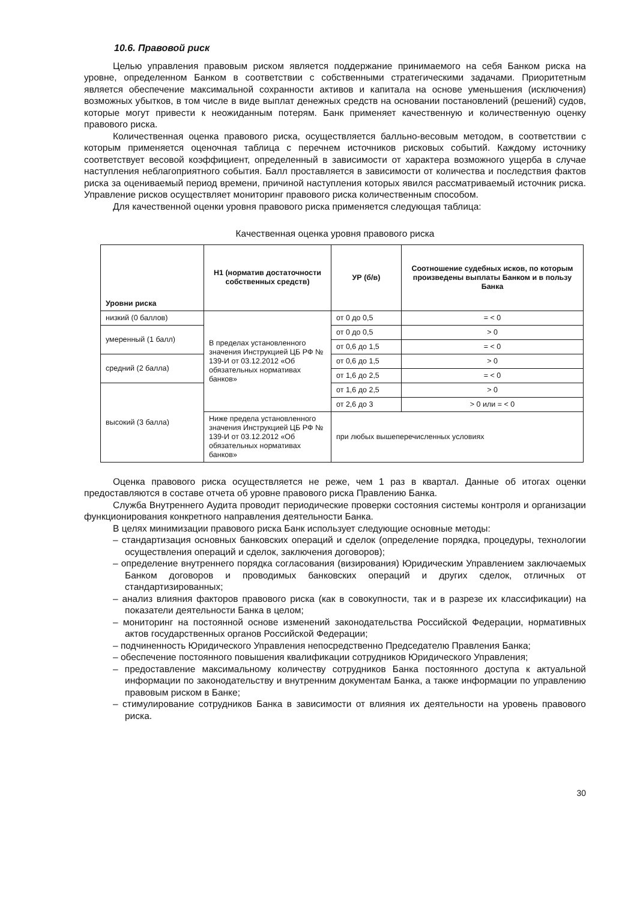10.6. Правовой риск
Целью управления правовым риском является поддержание принимаемого на себя Банком риска на уровне, определенном Банком в соответствии с собственными стратегическими задачами. Приоритетным является обеспечение максимальной сохранности активов и капитала на основе уменьшения (исключения) возможных убытков, в том числе в виде выплат денежных средств на основании постановлений (решений) судов, которые могут привести к неожиданным потерям. Банк применяет качественную и количественную оценку правового риска.
Количественная оценка правового риска, осуществляется балльно-весовым методом, в соответствии с которым применяется оценочная таблица с перечнем источников рисковых событий. Каждому источнику соответствует весовой коэффициент, определенный в зависимости от характера возможного ущерба в случае наступления неблагоприятного события. Балл проставляется в зависимости от количества и последствия фактов риска за оцениваемый период времени, причиной наступления которых явился рассматриваемый источник риска. Управление рисков осуществляет мониторинг правового риска количественным способом.
Для качественной оценки уровня правового риска применяется следующая таблица:
Качественная оценка уровня правового риска
| Уровни риска | Н1 (норматив достаточности собственных средств) | УР (б/в) | Соотношение судебных исков, по которым произведены выплаты Банком и в пользу Банка |
| --- | --- | --- | --- |
| низкий (0 баллов) | В пределах установленного значения Инструкцией ЦБ РФ № 139-И от 03.12.2012 «Об обязательных нормативах банков» | от 0 до 0,5 | = < 0 |
| умеренный (1 балл) | | от 0 до 0,5 | > 0 |
| | | от 0,6 до 1,5 | = < 0 |
| средний (2 балла) | | от 0,6 до 1,5 | > 0 |
| | | от 1,6 до 2,5 | = < 0 |
| высокий (3 балла) | | от 1,6 до 2,5 | > 0 |
| | | от 2,6 до 3 | > 0 или = < 0 |
| | Ниже предела установленного значения Инструкцией ЦБ РФ № 139-И от 03.12.2012 «Об обязательных нормативах банков» | при любых вышеперечисленных условиях | |
Оценка правового риска осуществляется не реже, чем 1 раз в квартал. Данные об итогах оценки предоставляются в составе отчета об уровне правового риска Правлению Банка.
Служба Внутреннего Аудита проводит периодические проверки состояния системы контроля и организации функционирования конкретного направления деятельности Банка.
В целях минимизации правового риска Банк использует следующие основные методы:
– стандартизация основных банковских операций и сделок (определение порядка, процедуры, технологии осуществления операций и сделок, заключения договоров);
– определение внутреннего порядка согласования (визирования) Юридическим Управлением заключаемых Банком договоров и проводимых банковских операций и других сделок, отличных от стандартизированных;
– анализ влияния факторов правового риска (как в совокупности, так и в разрезе их классификации) на показатели деятельности Банка в целом;
– мониторинг на постоянной основе изменений законодательства Российской Федерации, нормативных актов государственных органов Российской Федерации;
– подчиненность Юридического Управления непосредственно Председателю Правления Банка;
– обеспечение постоянного повышения квалификации сотрудников Юридического Управления;
– предоставление максимальному количеству сотрудников Банка постоянного доступа к актуальной информации по законодательству и внутренним документам Банка, а также информации по управлению правовым риском в Банке;
– стимулирование сотрудников Банка в зависимости от влияния их деятельности на уровень правового риска.
30